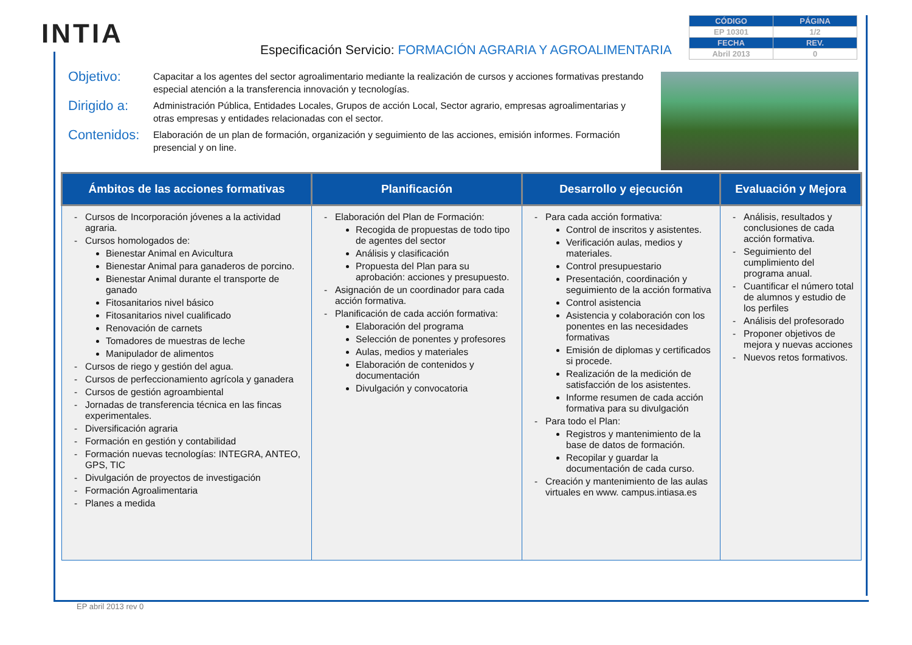INTIA
Especificación Servicio: FORMACIÓN AGRARIA Y AGROALIMENTARIA
| CÓDIGO | PÁGINA |
| --- | --- |
| EP 10301 | 1/2 |
| FECHA | REV. |
| Abril 2013 | 0 |
Objetivo: Capacitar a los agentes del sector agroalimentario mediante la realización de cursos y acciones formativas prestando especial atención a la transferencia innovación y tecnologías.
Dirigido a: Administración Pública, Entidades Locales, Grupos de acción Local, Sector agrario, empresas agroalimentarias y otras empresas y entidades relacionadas con el sector.
Contenidos: Elaboración de un plan de formación, organización y seguimiento de las acciones, emisión informes. Formación presencial y on line.
| Ámbitos de las acciones formativas | Planificación | Desarrollo y ejecución | Evaluación y Mejora |
| --- | --- | --- | --- |
| Cursos de Incorporación jóvenes a la actividad agraria. Cursos homologados de: Bienestar Animal en Avicultura Bienestar Animal para ganaderos de porcino. Bienestar Animal durante el transporte de ganado Fitosanitarios nivel básico Fitosanitarios nivel cualificado Renovación de carnets Tomadores de muestras de leche Manipulador de alimentos Cursos de riego y gestión del agua. Cursos de perfeccionamiento agrícola y ganadera Cursos de gestión agroambiental Jornadas de transferencia técnica en las fincas experimentales. Diversificación agraria Formación en gestión y contabilidad Formación nuevas tecnologías: INTEGRA, ANTEO, GPS, TIC Divulgación de proyectos de investigación Formación Agroalimentaria Planes a medida | Elaboración del Plan de Formación: Recogida de propuestas de todo tipo de agentes del sector Análisis y clasificación Propuesta del Plan para su aprobación: acciones y presupuesto. Asignación de un coordinador para cada acción formativa. Planificación de cada acción formativa: Elaboración del programa Selección de ponentes y profesores Aulas, medios y materiales Elaboración de contenidos y documentación Divulgación y convocatoria | Para cada acción formativa: Control de inscritos y asistentes. Verificación aulas, medios y materiales. Control presupuestario Presentación, coordinación y seguimiento de la acción formativa Control asistencia Asistencia y colaboración con los ponentes en las necesidades formativas Emisión de diplomas y certificados si procede. Realización de la medición de satisfacción de los asistentes. Informe resumen de cada acción formativa para su divulgación Para todo el Plan: Registros y mantenimiento de la base de datos de formación. Recopilar y guardar la documentación de cada curso. Creación y mantenimiento de las aulas virtuales en www. campus.intiasa.es | Análisis, resultados y conclusiones de cada acción formativa. Seguimiento del cumplimiento del programa anual. Cuantificar el número total de alumnos y estudio de los perfiles Análisis del profesorado Proponer objetivos de mejora y nuevas acciones Nuevos retos formativos. |
EP abril 2013 rev 0